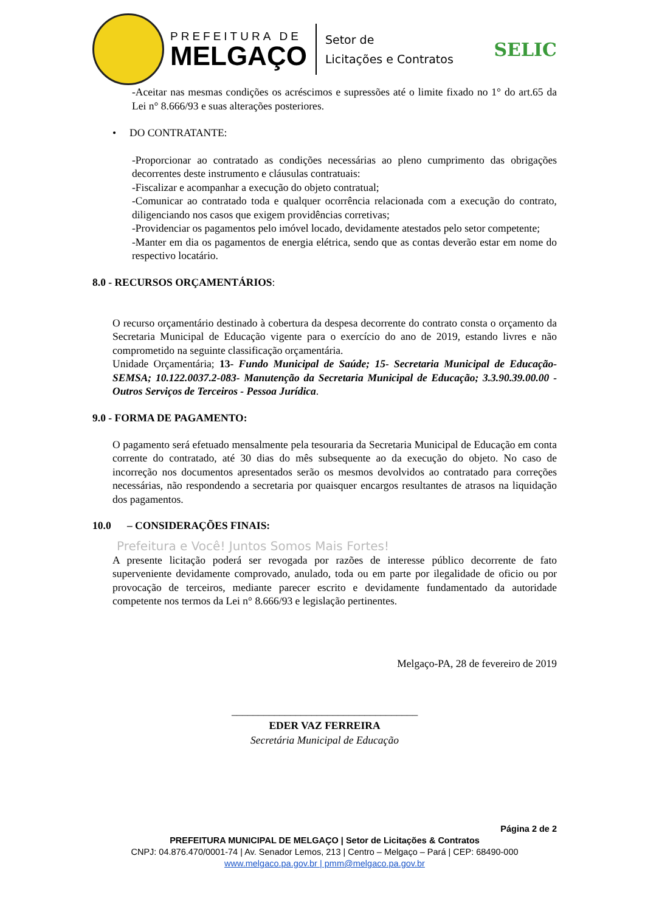PREFEITURA DE
MELGAÇO
Setor de
Licitações e Contratos
SELIC
-Aceitar nas mesmas condições os acréscimos e supressões até o limite fixado no 1° do art.65 da Lei n° 8.666/93 e suas alterações posteriores.
• DO CONTRATANTE:
-Proporcionar ao contratado as condições necessárias ao pleno cumprimento das obrigações decorrentes deste instrumento e cláusulas contratuais:
-Fiscalizar e acompanhar a execução do objeto contratual;
-Comunicar ao contratado toda e qualquer ocorrência relacionada com a execução do contrato, diligenciando nos casos que exigem providências corretivas;
-Providenciar os pagamentos pelo imóvel locado, devidamente atestados pelo setor competente;
-Manter em dia os pagamentos de energia elétrica, sendo que as contas deverão estar em nome do respectivo locatário.
8.0 - RECURSOS ORÇAMENTÁRIOS:
O recurso orçamentário destinado à cobertura da despesa decorrente do contrato consta o orçamento da Secretaria Municipal de Educação vigente para o exercício do ano de 2019, estando livres e não comprometido na seguinte classificação orçamentária.
Unidade Orçamentária; 13- Fundo Municipal de Saúde; 15- Secretaria Municipal de Educação- SEMSA; 10.122.0037.2-083- Manutenção da Secretaria Municipal de Educação; 3.3.90.39.00.00 - Outros Serviços de Terceiros - Pessoa Jurídica.
9.0 - FORMA DE PAGAMENTO:
O pagamento será efetuado mensalmente pela tesouraria da Secretaria Municipal de Educação em conta corrente do contratado, até 30 dias do mês subsequente ao da execução do objeto. No caso de incorreção nos documentos apresentados serão os mesmos devolvidos ao contratado para correções necessárias, não respondendo a secretaria por quaisquer encargos resultantes de atrasos na liquidação dos pagamentos.
10.0 – CONSIDERAÇÕES FINAIS:
Prefeitura e Você! Juntos Somos Mais Fortes!
A presente licitação poderá ser revogada por razões de interesse público decorrente de fato superveniente devidamente comprovado, anulado, toda ou em parte por ilegalidade de oficio ou por provocação de terceiros, mediante parecer escrito e devidamente fundamentado da autoridade competente nos termos da Lei n° 8.666/93 e legislação pertinentes.
Melgaço-PA, 28 de fevereiro de 2019
___________________________________
EDER VAZ FERREIRA
Secretária Municipal de Educação
Página 2 de 2
PREFEITURA MUNICIPAL DE MELGAÇO | Setor de Licitações & Contratos
CNPJ: 04.876.470/0001-74 | Av. Senador Lemos, 213 | Centro – Melgaço – Pará | CEP: 68490-000
www.melgaco.pa.gov.br | pmm@melgaco.pa.gov.br